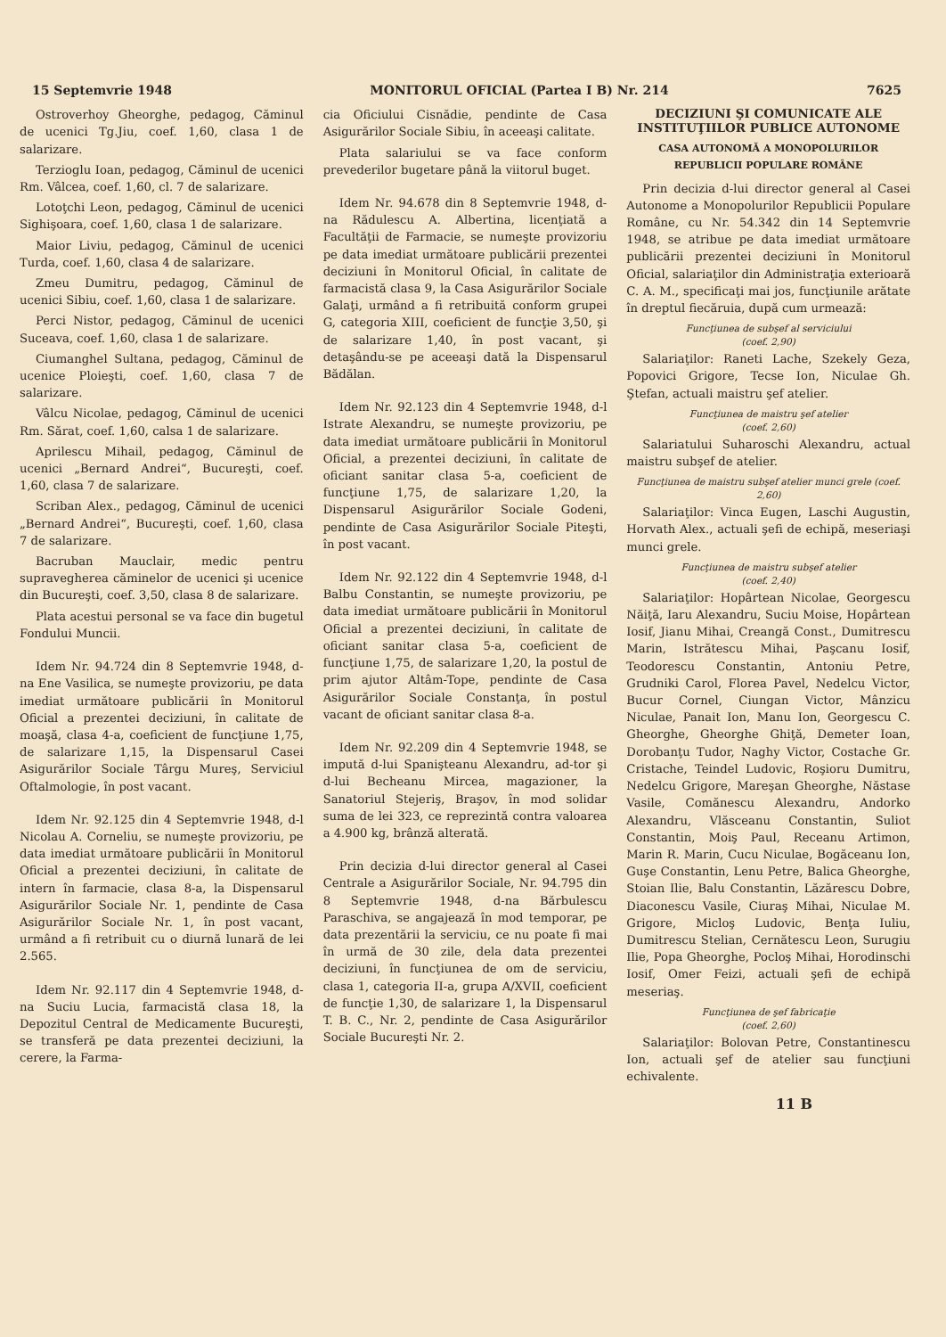15 Septemvrie 1948 MONITORUL OFICIAL (Partea I B) Nr. 214 7625
Ostroverhoy Gheorghe, pedagog, Căminul de ucenici Tg.Jiu, coef. 1,60, clasa 1 de salarizare.
Terzioglu Ioan, pedagog, Căminul de ucenici Rm. Vâlcea, coef. 1,60, cl. 7 de salarizare.
Lotoţchi Leon, pedagog, Căminul de ucenici Sighişoara, coef. 1,60, clasa 1 de salarizare.
Maior Liviu, pedagog, Căminul de ucenici Turda, coef. 1,60, clasa 4 de salarizare.
Zmeu Dumitru, pedagog, Căminul de ucenici Sibiu, coef. 1,60, clasa 1 de salarizare.
Perci Nistor, pedagog, Căminul de ucenici Suceava, coef. 1,60, clasa 1 de salarizare.
Ciumanghel Sultana, pedagog, Căminul de ucenice Ploieşti, coef. 1,60, clasa 7 de salarizare.
Vâlcu Nicolae, pedagog, Căminul de ucenici Rm. Sărat, coef. 1,60, calsa 1 de salarizare.
Aprilescu Mihail, pedagog, Căminul de ucenici „Bernard Andrei“, Bucureşti, coef. 1,60, clasa 7 de salarizare.
Scriban Alex., pedagog, Căminul de ucenici „Bernard Andrei“, Bucureşti, coef. 1,60, clasa 7 de salarizare.
Bacruban Mauclair, medic pentru supravegherea căminelor de ucenici şi ucenice din Bucureşti, coef. 3,50, clasa 8 de salarizare.
Plata acestui personal se va face din bugetul Fondului Muncii.
Idem Nr. 94.724 din 8 Septemvrie 1948, d-na Ene Vasilica, se numeşte provizoriu, pe data imediat următoare publicării în Monitorul Oficial a prezentei deciziuni, în calitate de moaşă, clasa 4-a, coeficient de funcţiune 1,75, de salarizare 1,15, la Dispensarul Casei Asigurărilor Sociale Târgu Mureş, Serviciul Oftalmologie, în post vacant.
Idem Nr. 92.125 din 4 Septemvrie 1948, d-l Nicolau A. Corneliu, se numeşte provizoriu, pe data imediat următoare publicării în Monitorul Oficial a prezentei deciziuni, în calitate de intern în farmacie, clasa 8-a, la Dispensarul Asigurărilor Sociale Nr. 1, pendinte de Casa Asigurărilor Sociale Nr. 1, în post vacant, urmând a fi retribuit cu o diurnă lunară de lei 2.565.
Idem Nr. 92.117 din 4 Septemvrie 1948, d-na Suciu Lucia, farmacistă clasa 18, la Depozitul Central de Medicamente Bucureşti, se transferă pe data prezentei deciziuni, la cerere, la Farma-
cia Oficiului Cisnădie, pendinte de Casa Asigurărilor Sociale Sibiu, în aceeaşi calitate.
Plata salariului se va face conform prevederilor bugetare până la viitorul buget.
Idem Nr. 94.678 din 8 Septemvrie 1948, d-na Rădulescu A. Albertina, licenţiată a Facultăţii de Farmacie, se numeşte provizoriu pe data imediat următoare publicării prezentei deciziuni în Monitorul Oficial, în calitate de farmacistă clasa 9, la Casa Asigurărilor Sociale Galaţi, urmând a fi retribuită conform grupei G, categoria XIII, coeficient de funcţie 3,50, şi de salarizare 1,40, în post vacant, şi detaşându-se pe aceeaşi dată la Dispensarul Bădălan.
Idem Nr. 92.123 din 4 Septemvrie 1948, d-l Istrate Alexandru, se numeşte provizoriu, pe data imediat următoare publicării în Monitorul Oficial, a prezentei deciziuni, în calitate de oficiant sanitar clasa 5-a, coeficient de funcţiune 1,75, de salarizare 1,20, la Dispensarul Asigurărilor Sociale Godeni, pendinte de Casa Asigurărilor Sociale Piteşti, în post vacant.
Idem Nr. 92.122 din 4 Septemvrie 1948, d-l Balbu Constantin, se numeşte provizoriu, pe data imediat următoare publicării în Monitorul Oficial a prezentei deciziuni, în calitate de oficiant sanitar clasa 5-a, coeficient de funcţiune 1,75, de salarizare 1,20, la postul de prim ajutor Altâm-Tope, pendinte de Casa Asigurărilor Sociale Constanţa, în postul vacant de oficiant sanitar clasa 8-a.
Idem Nr. 92.209 din 4 Septemvrie 1948, se impută d-lui Spanişteanu Alexandru, ad-tor şi d-lui Becheanu Mircea, magazioner, la Sanatoriul Stejeriş, Braşov, în mod solidar suma de lei 323, ce reprezintă contra valoarea a 4.900 kg, brânză alterată.
Prin decizia d-lui director general al Casei Centrale a Asigurărilor Sociale, Nr. 94.795 din 8 Septemvrie 1948, d-na Bărbulescu Paraschiva, se angajează în mod temporar, pe data prezentării la serviciu, ce nu poate fi mai în urmă de 30 zile, dela data prezentei deciziuni, în funcţiunea de om de serviciu, clasa 1, categoria II-a, grupa A/XVII, coeficient de funcţie 1,30, de salarizare 1, la Dispensarul T. B. C., Nr. 2, pendinte de Casa Asigurărilor Sociale Bucureşti Nr. 2.
DECIZIUNI ŞI COMUNICATE ALE INSTITUŢIILOR PUBLICE AUTONOME
CASA AUTONOMĂ A MONOPOLURILOR REPUBLICII POPULARE ROMÂNE
Prin decizia d-lui director general al Casei Autonome a Monopolurilor Republicii Populare Române, cu Nr. 54.342 din 14 Septemvrie 1948, se atribue pe data imediat următoare publicării prezentei deciziuni în Monitorul Oficial, salariaţilor din Administraţia exterioară C. A. M., specificaţi mai jos, funcţiunile arătate în dreptul fiecăruia, după cum urmează:
Funcţiunea de subşef al serviciului
(coef. 2,90)
Salariaţilor: Raneti Lache, Szekely Geza, Popovici Grigore, Tecse Ion, Niculae Gh. Ştefan, actuali maistru şef atelier.
Funcţiunea de maistru şef atelier
(coef. 2,60)
Salariatului Suharoschi Alexandru, actual maistru subşef de atelier.
Funcţiunea de maistru subşef atelier munci grele (coef. 2,60)
Salariaţilor: Vinca Eugen, Laschi Augustin, Horvath Alex., actuali şefi de echipă, meseriaşi munci grele.
Funcţiunea de maistru subşef atelier
(coef. 2,40)
Salariaţilor: Hopârtean Nicolae, Georgescu Năiţă, Iaru Alexandru, Suciu Moise, Hopârtean Iosif, Jianu Mihai, Creangă Const., Dumitrescu Marin, Istrătescu Mihai, Paşcanu Iosif, Teodorescu Constantin, Antoniu Petre, Grudniki Carol, Florea Pavel, Nedelcu Victor, Bucur Cornel, Ciungan Victor, Mânzicu Niculae, Panait Ion, Manu Ion, Georgescu C. Gheorghe, Gheorghe Ghiţă, Demeter Ioan, Dorobanţu Tudor, Naghy Victor, Costache Gr. Cristache, Teindel Ludovic, Roşioru Dumitru, Nedelcu Grigore, Mareşan Gheorghe, Năstase Vasile, Comănescu Alexandru, Andorko Alexandru, Vlăsceanu Constantin, Suliot Constantin, Moiş Paul, Receanu Artimon, Marin R. Marin, Cucu Niculae, Bogăceanu Ion, Guşe Constantin, Lenu Petre, Balica Gheorghe, Stoian Ilie, Balu Constantin, Lăzărescu Dobre, Diaconescu Vasile, Ciuraş Mihai, Niculae M. Grigore, Micloş Ludovic, Benţa Iuliu, Dumitrescu Stelian, Cernătescu Leon, Surugiu Ilie, Popa Gheorghe, Pocloş Mihai, Horodinschi Iosif, Omer Feizi, actuali şefi de echipă meseriaş.
Funcţiunea de şef fabricaţie
(coef. 2,60)
Salariaţilor: Bolovan Petre, Constantinescu Ion, actuali şef de atelier sau funcţiuni echivalente.
11 B